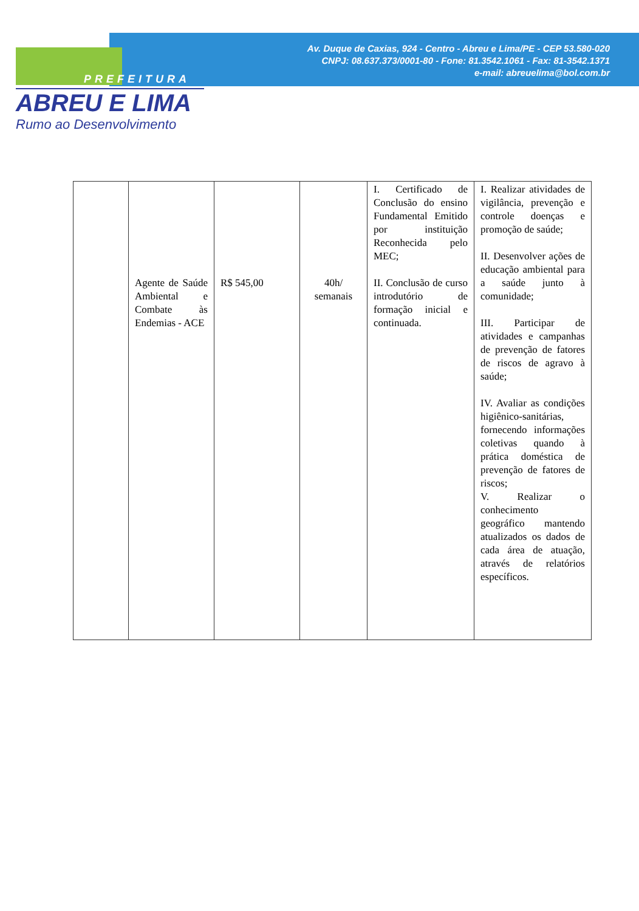Av. Duque de Caxias, 924 - Centro - Abreu e Lima/PE - CEP 53.580-020
CNPJ: 08.637.373/0001-80 - Fone: 81.3542.1061 - Fax: 81-3542.1371
e-mail: abreuelima@bol.com.br
PREFEITURA
ABREU E LIMA
Rumo ao Desenvolvimento
| | Agente de Saúde Ambiental e Combate às Endemias - ACE | R$ 545,00 | 40h/ semanais | I. Certificado de Conclusão do ensino Fundamental Emitido por instituição Reconhecida pelo MEC; II. Conclusão de curso introdutório de formação inicial e continuada. | I. Realizar atividades de vigilância, prevenção e controle doenças e promoção de saúde; II. Desenvolver ações de educação ambiental para a saúde junto à comunidade; III. Participar de atividades e campanhas de prevenção de fatores de riscos de agravo à saúde; IV. Avaliar as condições higiênico-sanitárias, fornecendo informações coletivas quando à prática doméstica de prevenção de fatores de riscos; V. Realizar o conhecimento geográfico mantendo atualizados os dados de cada área de atuação, através de relatórios específicos. |